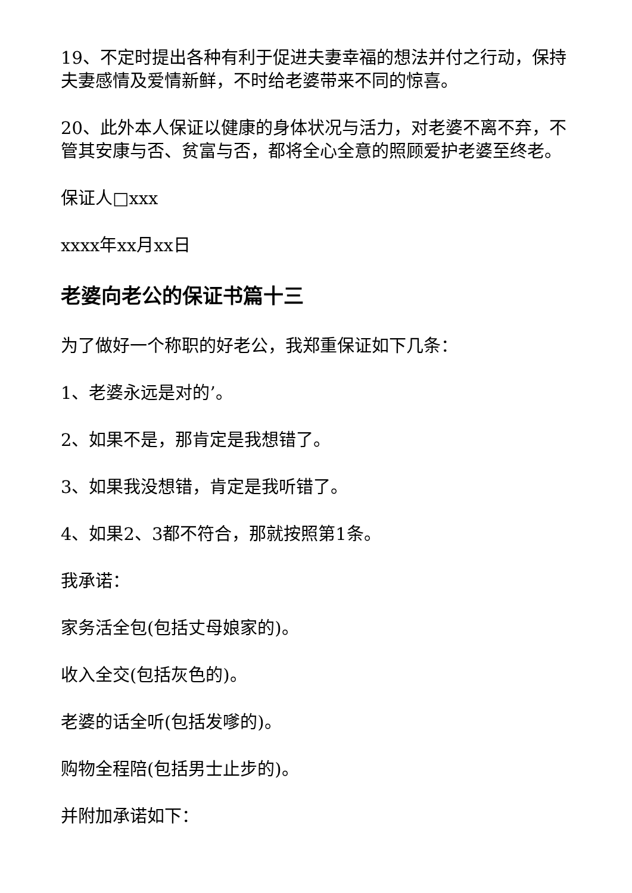19、不定时提出各种有利于促进夫妻幸福的想法并付之行动，保持夫妻感情及爱情新鲜，不时给老婆带来不同的惊喜。
20、此外本人保证以健康的身体状况与活力，对老婆不离不弃，不管其安康与否、贫富与否，都将全心全意的照顾爱护老婆至终老。
保证人□xxx
xxxx年xx月xx日
老婆向老公的保证书篇十三
为了做好一个称职的好老公，我郑重保证如下几条：
1、老婆永远是对的’。
2、如果不是，那肯定是我想错了。
3、如果我没想错，肯定是我听错了。
4、如果2、3都不符合，那就按照第1条。
我承诺：
家务活全包(包括丈母娘家的)。
收入全交(包括灰色的)。
老婆的话全听(包括发嗲的)。
购物全程陪(包括男士止步的)。
并附加承诺如下：